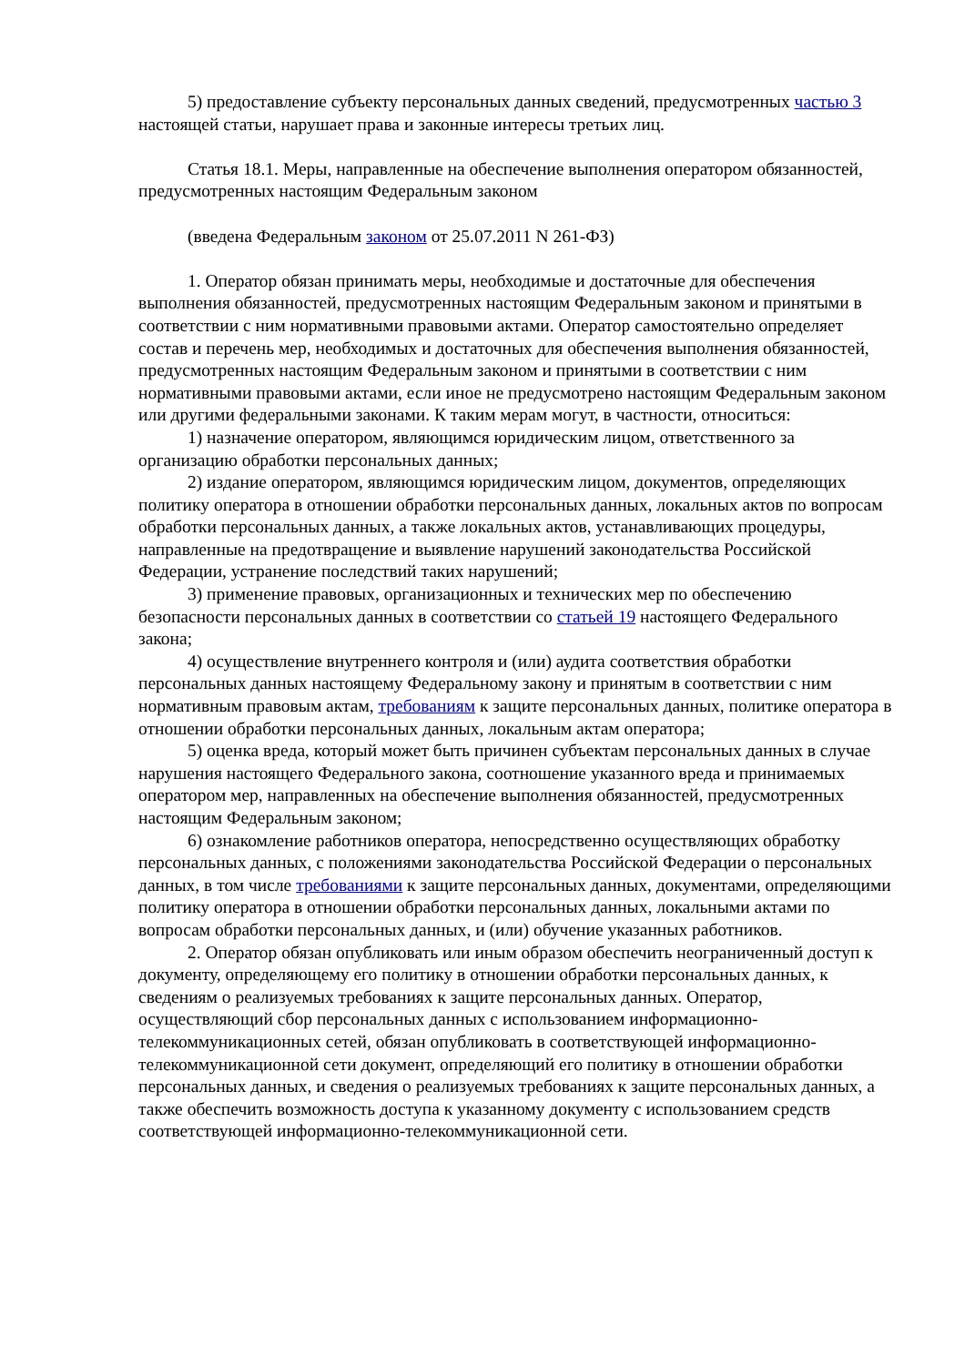5) предоставление субъекту персональных данных сведений, предусмотренных частью 3 настоящей статьи, нарушает права и законные интересы третьих лиц.
Статья 18.1. Меры, направленные на обеспечение выполнения оператором обязанностей, предусмотренных настоящим Федеральным законом
(введена Федеральным законом от 25.07.2011 N 261-ФЗ)
1. Оператор обязан принимать меры, необходимые и достаточные для обеспечения выполнения обязанностей, предусмотренных настоящим Федеральным законом и принятыми в соответствии с ним нормативными правовыми актами. Оператор самостоятельно определяет состав и перечень мер, необходимых и достаточных для обеспечения выполнения обязанностей, предусмотренных настоящим Федеральным законом и принятыми в соответствии с ним нормативными правовыми актами, если иное не предусмотрено настоящим Федеральным законом или другими федеральными законами. К таким мерам могут, в частности, относиться:
1) назначение оператором, являющимся юридическим лицом, ответственного за организацию обработки персональных данных;
2) издание оператором, являющимся юридическим лицом, документов, определяющих политику оператора в отношении обработки персональных данных, локальных актов по вопросам обработки персональных данных, а также локальных актов, устанавливающих процедуры, направленные на предотвращение и выявление нарушений законодательства Российской Федерации, устранение последствий таких нарушений;
3) применение правовых, организационных и технических мер по обеспечению безопасности персональных данных в соответствии со статьей 19 настоящего Федерального закона;
4) осуществление внутреннего контроля и (или) аудита соответствия обработки персональных данных настоящему Федеральному закону и принятым в соответствии с ним нормативным правовым актам, требованиям к защите персональных данных, политике оператора в отношении обработки персональных данных, локальным актам оператора;
5) оценка вреда, который может быть причинен субъектам персональных данных в случае нарушения настоящего Федерального закона, соотношение указанного вреда и принимаемых оператором мер, направленных на обеспечение выполнения обязанностей, предусмотренных настоящим Федеральным законом;
6) ознакомление работников оператора, непосредственно осуществляющих обработку персональных данных, с положениями законодательства Российской Федерации о персональных данных, в том числе требованиями к защите персональных данных, документами, определяющими политику оператора в отношении обработки персональных данных, локальными актами по вопросам обработки персональных данных, и (или) обучение указанных работников.
2. Оператор обязан опубликовать или иным образом обеспечить неограниченный доступ к документу, определяющему его политику в отношении обработки персональных данных, к сведениям о реализуемых требованиях к защите персональных данных. Оператор, осуществляющий сбор персональных данных с использованием информационно-телекоммуникационных сетей, обязан опубликовать в соответствующей информационно-телекоммуникационной сети документ, определяющий его политику в отношении обработки персональных данных, и сведения о реализуемых требованиях к защите персональных данных, а также обеспечить возможность доступа к указанному документу с использованием средств соответствующей информационно-телекоммуникационной сети.